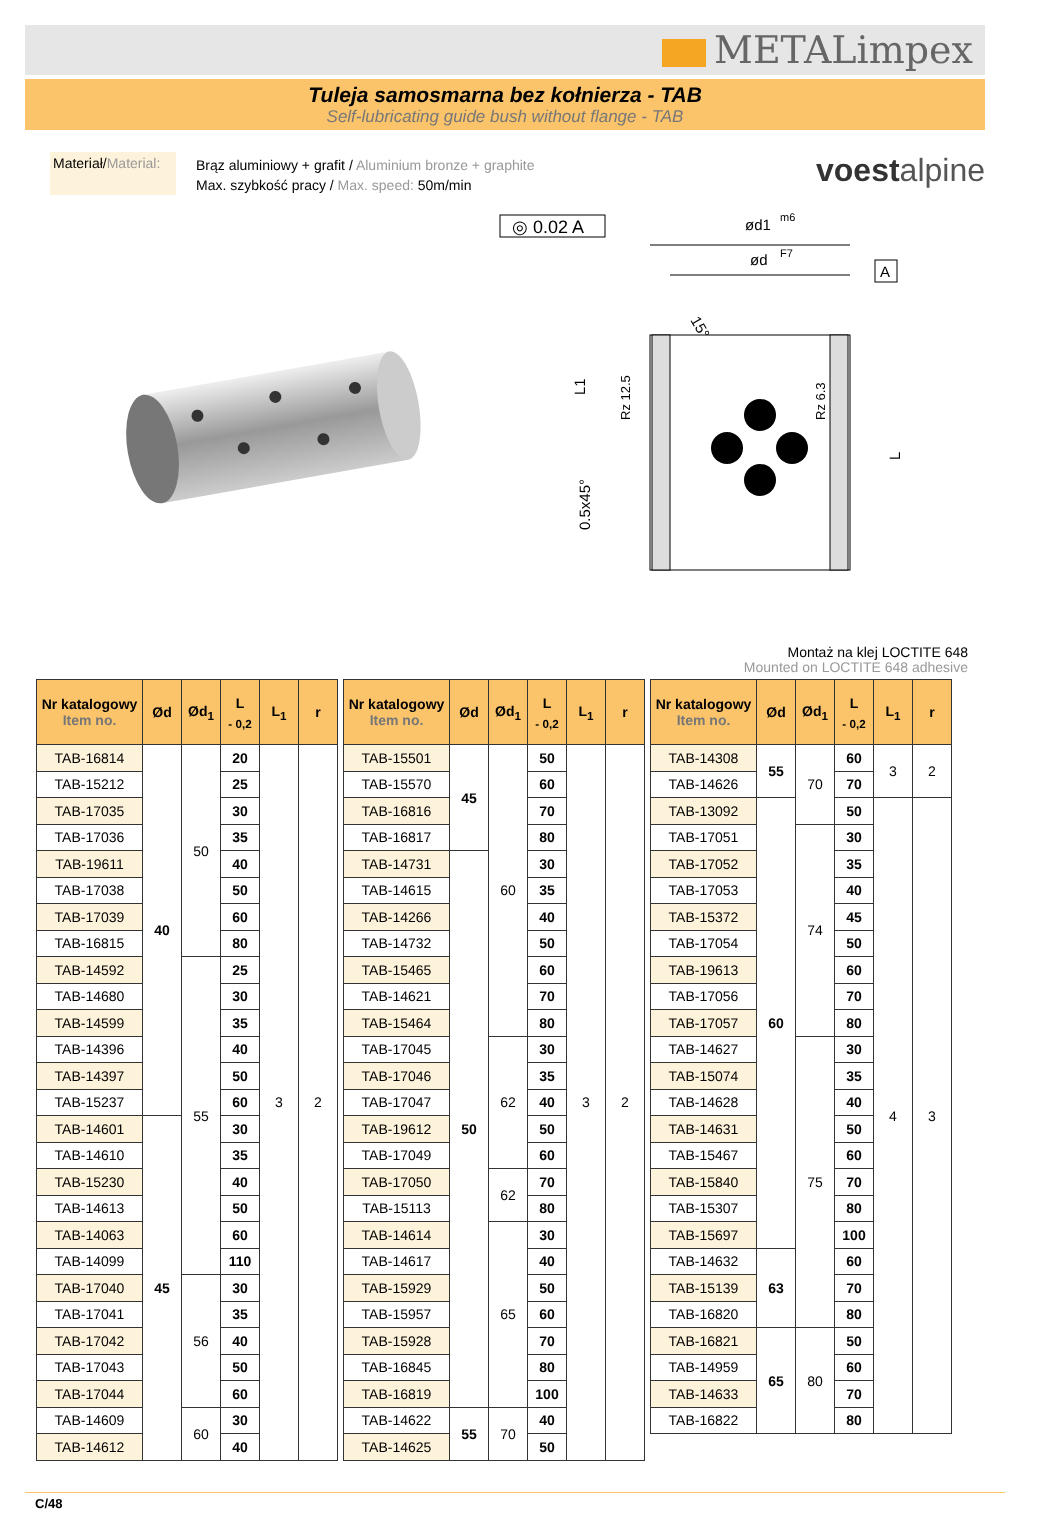METALimpex
Tuleja samosmarna bez kołnierza - TAB
Self-lubricating guide bush without flange - TAB
Materiał/Material:
Brąz aluminiowy + grafit / Aluminium bronze + graphite
Max. szybkość pracy / Max. speed: 50m/min
voestalpine
◎ 0.02 A
ød1
m6
ød
F7
A
15°
L1
Rz 12.5
Rz 6.3
0.5x45°
L
Montaż na klej LOCTITE 648
Mounted on LOCTITE 648 adhesive
| Nr katalogowy Item no. | Ød | Ød<sub>1</sub> | L <sub>- 0,2</sub> | L<sub>1</sub> | r |
| --- | --- | --- | --- | --- | --- |
| TAB-16814 | 40 | 50 | 20 | 3 | 2 |
| TAB-15212 | | | 25 | | |
| TAB-17035 | | | 30 | | |
| TAB-17036 | | | 35 | | |
| TAB-19611 | | | 40 | | |
| TAB-17038 | | | 50 | | |
| TAB-17039 | | | 60 | | |
| TAB-16815 | | | 80 | | |
| TAB-14592 | | 55 | 25 | | |
| TAB-14680 | | | 30 | | |
| TAB-14599 | | | 35 | | |
| TAB-14396 | | | 40 | | |
| TAB-14397 | | | 50 | | |
| TAB-15237 | | | 60 | | |
| TAB-14601 | 45 | | 30 | | |
| TAB-14610 | | | 35 | | |
| TAB-15230 | | | 40 | | |
| TAB-14613 | | | 50 | | |
| TAB-14063 | | | 60 | | |
| TAB-14099 | | | 110 | | |
| TAB-17040 | | 56 | 30 | | |
| TAB-17041 | | | 35 | | |
| TAB-17042 | | | 40 | | |
| TAB-17043 | | | 50 | | |
| TAB-17044 | | | 60 | | |
| TAB-14609 | | 60 | 30 | | |
| TAB-14612 | | | 40 | | |
| Nr katalogowy Item no. | Ød | Ød<sub>1</sub> | L <sub>- 0,2</sub> | L<sub>1</sub> | r |
| --- | --- | --- | --- | --- | --- |
| TAB-15501 | 45 | 60 | 50 | 3 | 2 |
| TAB-15570 | | | 60 | | |
| TAB-16816 | | | 70 | | |
| TAB-16817 | | | 80 | | |
| TAB-14731 | 50 | | 30 | | |
| TAB-14615 | | | 35 | | |
| TAB-14266 | | | 40 | | |
| TAB-14732 | | | 50 | | |
| TAB-15465 | | | 60 | | |
| TAB-14621 | | | 70 | | |
| TAB-15464 | | | 80 | | |
| TAB-17045 | | 62 | 30 | | |
| TAB-17046 | | | 35 | | |
| TAB-17047 | | | 40 | | |
| TAB-19612 | | | 50 | | |
| TAB-17049 | | | 60 | | |
| TAB-17050 | | 62 | 70 | | |
| TAB-15113 | | | 80 | | |
| TAB-14614 | | 65 | 30 | | |
| TAB-14617 | | | 40 | | |
| TAB-15929 | | | 50 | | |
| TAB-15957 | | | 60 | | |
| TAB-15928 | | | 70 | | |
| TAB-16845 | | | 80 | | |
| TAB-16819 | | | 100 | | |
| TAB-14622 | 55 | 70 | 40 | | |
| TAB-14625 | | | 50 | | |
| Nr katalogowy Item no. | Ød | Ød<sub>1</sub> | L <sub>- 0,2</sub> | L<sub>1</sub> | r |
| --- | --- | --- | --- | --- | --- |
| TAB-14308 | 55 | 70 | 60 | 3 | 2 |
| TAB-14626 | | | 70 | | |
| TAB-13092 | 60 | | 50 | 4 | 3 |
| TAB-17051 | | 74 | 30 | | |
| TAB-17052 | | | 35 | | |
| TAB-17053 | | | 40 | | |
| TAB-15372 | | | 45 | | |
| TAB-17054 | | | 50 | | |
| TAB-19613 | | | 60 | | |
| TAB-17056 | | | 70 | | |
| TAB-17057 | | | 80 | | |
| TAB-14627 | | 75 | 30 | | |
| TAB-15074 | | | 35 | | |
| TAB-14628 | | | 40 | | |
| TAB-14631 | | | 50 | | |
| TAB-15467 | | | 60 | | |
| TAB-15840 | | | 70 | | |
| TAB-15307 | | | 80 | | |
| TAB-15697 | | | 100 | | |
| TAB-14632 | 63 | | 60 | | |
| TAB-15139 | | | 70 | | |
| TAB-16820 | | | 80 | | |
| TAB-16821 | 65 | 80 | 50 | | |
| TAB-14959 | | | 60 | | |
| TAB-14633 | | | 70 | | |
| TAB-16822 | | | 80 | | |
C/48